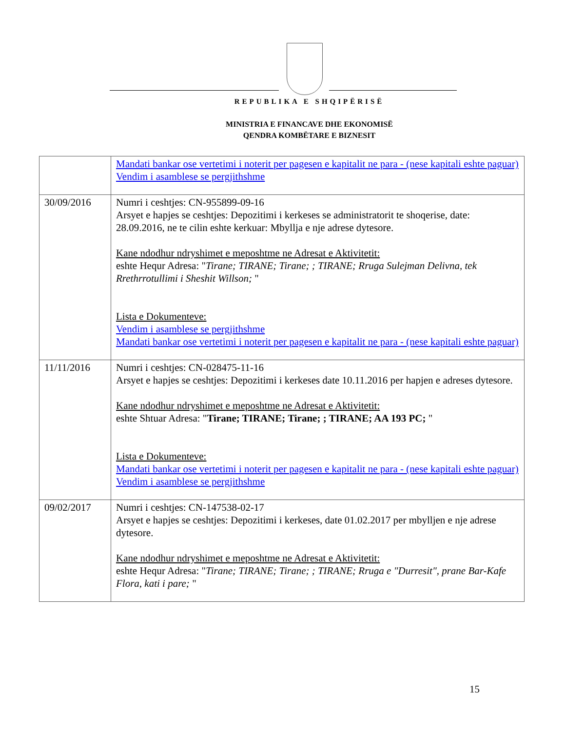REPUBLIKA E SHQIPËRISË
MINISTRIA E FINANCAVE DHE EKONOMISË
QENDRA KOMBËTARE E BIZNESIT
| | Mandati bankar ose vertetimi i noterit per pagesen e kapitalit ne para - (nese kapitali eshte paguar) Vendim i asamblese se pergjithshme |
| 30/09/2016 | Numri i ceshtjes: CN-955899-09-16 Arsyet e hapjes se ceshtjes: Depozitimi i kerkeses se administratorit te shoqerise, date: 28.09.2016, ne te cilin eshte kerkuar: Mbyllja e nje adrese dytesore. Kane ndodhur ndryshimet e meposhtme ne Adresat e Aktivitetit: eshte Hequr Adresa: " Tirane; TIRANE; Tirane; ; TIRANE; Rruga Sulejman Delivna, tek Rrethrrotullimi i Sheshit Willson; " Lista e Dokumenteve: Vendim i asamblese se pergjithshme Mandati bankar ose vertetimi i noterit per pagesen e kapitalit ne para - (nese kapitali eshte paguar) |
| 11/11/2016 | Numri i ceshtjes: CN-028475-11-16 Arsyet e hapjes se ceshtjes: Depozitimi i kerkeses date 10.11.2016 per hapjen e adreses dytesore. Kane ndodhur ndryshimet e meposhtme ne Adresat e Aktivitetit: eshte Shtuar Adresa: " Tirane; TIRANE; Tirane; ; TIRANE; AA 193 PC; " Lista e Dokumenteve: Mandati bankar ose vertetimi i noterit per pagesen e kapitalit ne para - (nese kapitali eshte paguar) Vendim i asamblese se pergjithshme |
| 09/02/2017 | Numri i ceshtjes: CN-147538-02-17 Arsyet e hapjes se ceshtjes: Depozitimi i kerkeses, date 01.02.2017 per mbylljen e nje adrese dytesore. Kane ndodhur ndryshimet e meposhtme ne Adresat e Aktivitetit: eshte Hequr Adresa: " Tirane; TIRANE; Tirane; ; TIRANE; Rruga e "Durresit", prane Bar-Kafe Flora, kati i pare; " |
15